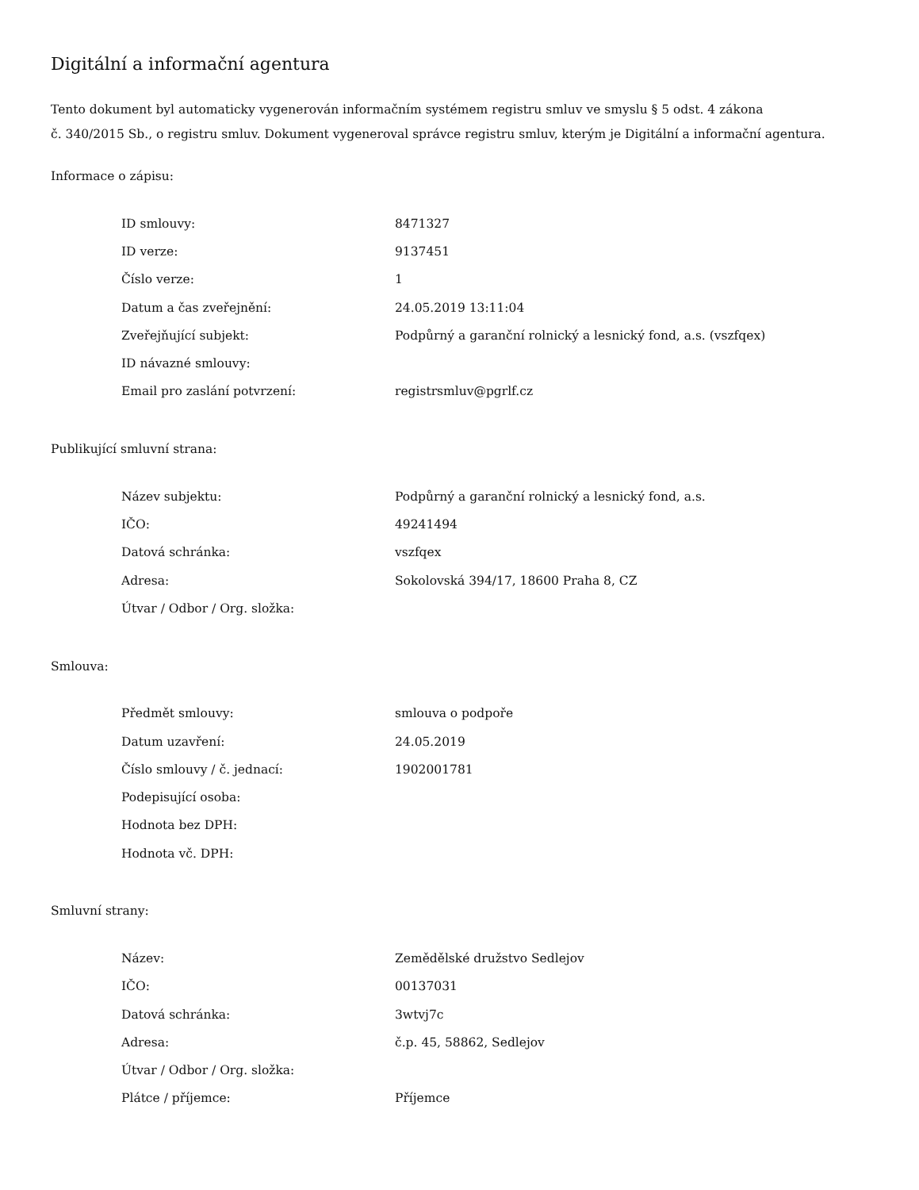Digitální a informační agentura
Tento dokument byl automaticky vygenerován informačním systémem registru smluv ve smyslu § 5 odst. 4 zákona
č. 340/2015 Sb., o registru smluv. Dokument vygeneroval správce registru smluv, kterým je Digitální a informační agentura.
Informace o zápisu:
| ID smlouvy: | 8471327 |
| ID verze: | 9137451 |
| Číslo verze: | 1 |
| Datum a čas zveřejnění: | 24.05.2019 13:11:04 |
| Zveřejňující subjekt: | Podpůrný a garanční rolnický a lesnický fond, a.s. (vszfqex) |
| ID návazné smlouvy: | |
| Email pro zaslání potvrzení: | registrsmluv@pgrlf.cz |
Publikující smluvní strana:
| Název subjektu: | Podpůrný a garanční rolnický a lesnický fond, a.s. |
| IČO: | 49241494 |
| Datová schránka: | vszfqex |
| Adresa: | Sokolovská 394/17, 18600 Praha 8, CZ |
| Útvar / Odbor / Org. složka: | |
Smlouva:
| Předmět smlouvy: | smlouva o podpoře |
| Datum uzavření: | 24.05.2019 |
| Číslo smlouvy / č. jednací: | 1902001781 |
| Podepisující osoba: | |
| Hodnota bez DPH: | |
| Hodnota vč. DPH: | |
Smluvní strany:
| Název: | Zemědělské družstvo Sedlejov |
| IČO: | 00137031 |
| Datová schránka: | 3wtvj7c |
| Adresa: | č.p. 45, 58862, Sedlejov |
| Útvar / Odbor / Org. složka: | |
| Plátce / příjemce: | Příjemce |